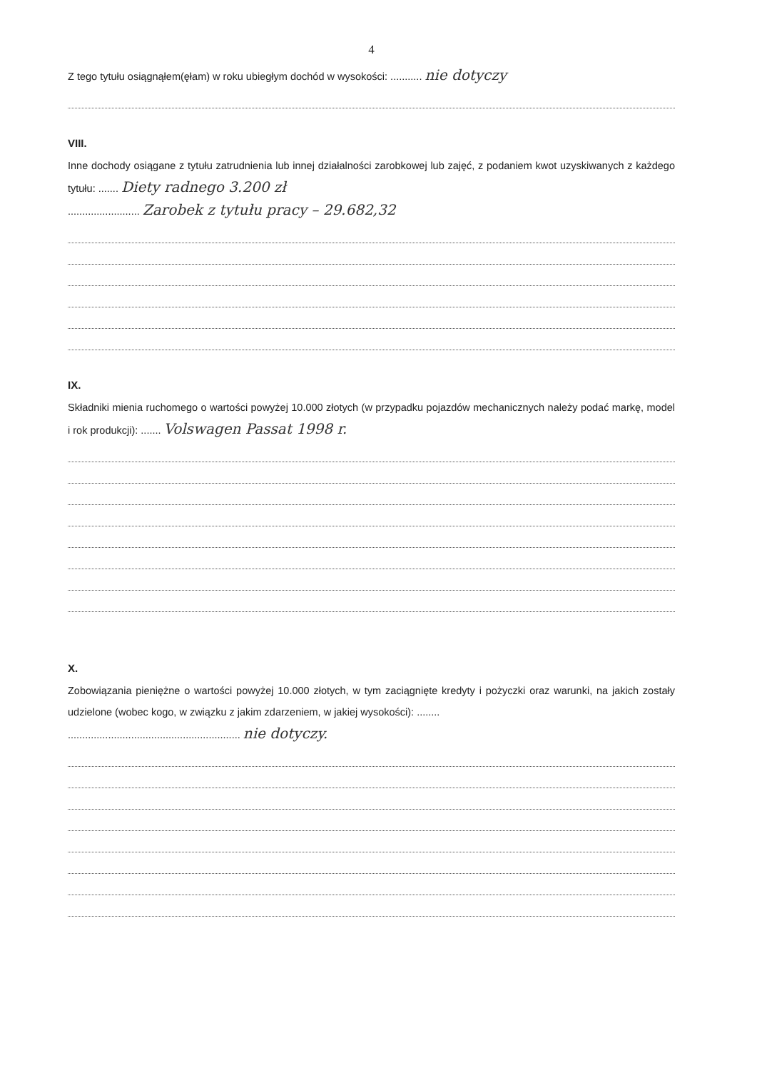4
Z tego tytułu osiągnąłem(ęłam) w roku ubiegłym dochód w wysokości: ........... nie dotyczy
VIII.
Inne dochody osiągane z tytułu zatrudnienia lub innej działalności zarobkowej lub zajęć, z podaniem kwot uzyskiwanych z każdego tytułu: ....... Diety radnego 3.200 zł
......................... Zarobek z tytułu pracy – 29.682,32
IX.
Składniki mienia ruchomego o wartości powyżej 10.000 złotych (w przypadku pojazdów mechanicznych należy podać markę, model i rok produkcji): ....... Volswagen Passat 1998 r.
X.
Zobowiązania pieniężne o wartości powyżej 10.000 złotych, w tym zaciągnięte kredyty i pożyczki oraz warunki, na jakich zostały udzielone (wobec kogo, w związku z jakim zdarzeniem, w jakiej wysokości): ........
............................................................ nie dotyczy.